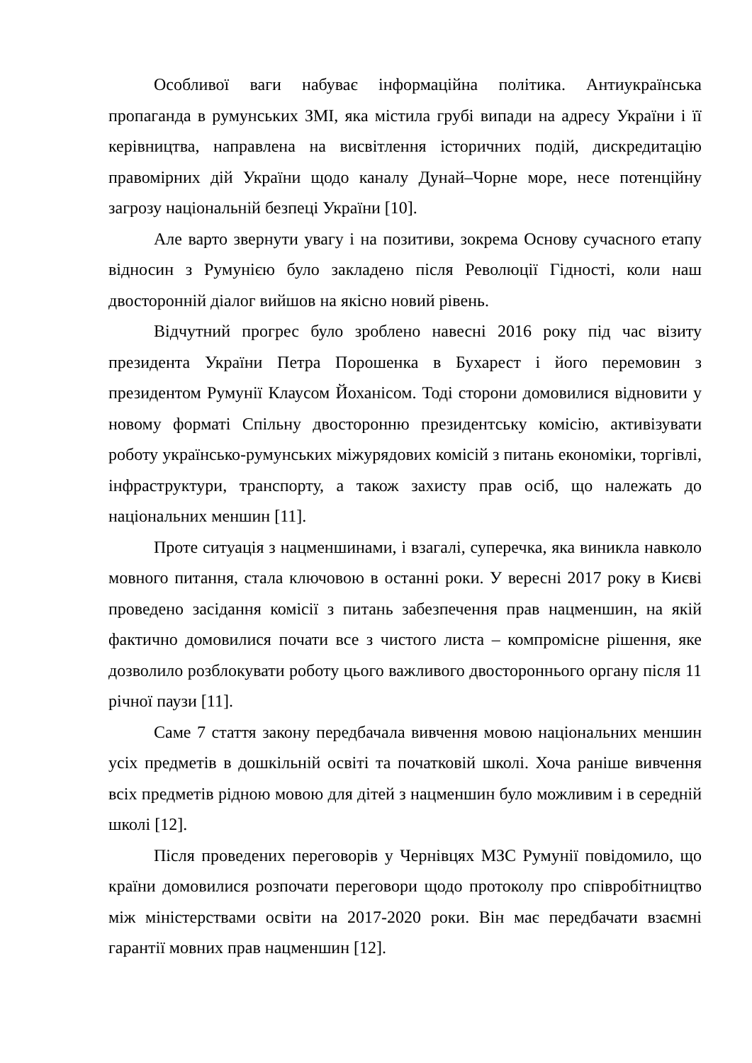Особливої ваги набуває інформаційна політика. Антиукраїнська пропаганда в румунських ЗМІ, яка містила грубі випади на адресу України і її керівництва, направлена на висвітлення історичних подій, дискредитацію правомірних дій України щодо каналу Дунай–Чорне море, несе потенційну загрозу національній безпеці України [10].
Але варто звернути увагу і на позитиви, зокрема Основу сучасного етапу відносин з Румунією було закладено після Революції Гідності, коли наш двосторонній діалог вийшов на якісно новий рівень.
Відчутний прогрес було зроблено навесні 2016 року під час візиту президента України Петра Порошенка в Бухарест і його перемовин з президентом Румунії Клаусом Йоханісом. Тоді сторони домовилися відновити у новому форматі Спільну двосторонню президентську комісію, активізувати роботу українсько-румунських міжурядових комісій з питань економіки, торгівлі, інфраструктури, транспорту, а також захисту прав осіб, що належать до національних меншин [11].
Проте ситуація з нацменшинами, і взагалі, суперечка, яка виникла навколо мовного питання, стала ключовою в останні роки. У вересні 2017 року в Києві проведено засідання комісії з питань забезпечення прав нацменшин, на якій фактично домовилися почати все з чистого листа – компромісне рішення, яке дозволило розблокувати роботу цього важливого двостороннього органу після 11 річної паузи [11].
Саме 7 стаття закону передбачала вивчення мовою національних меншин усіх предметів в дошкільній освіті та початковій школі. Хоча раніше вивчення всіх предметів рідною мовою для дітей з нацменшин було можливим і в середній школі [12].
Після проведених переговорів у Чернівцях МЗС Румунії повідомило, що країни домовилися розпочати переговори щодо протоколу про співробітництво між міністерствами освіти на 2017-2020 роки. Він має передбачати взаємні гарантії мовних прав нацменшин [12].